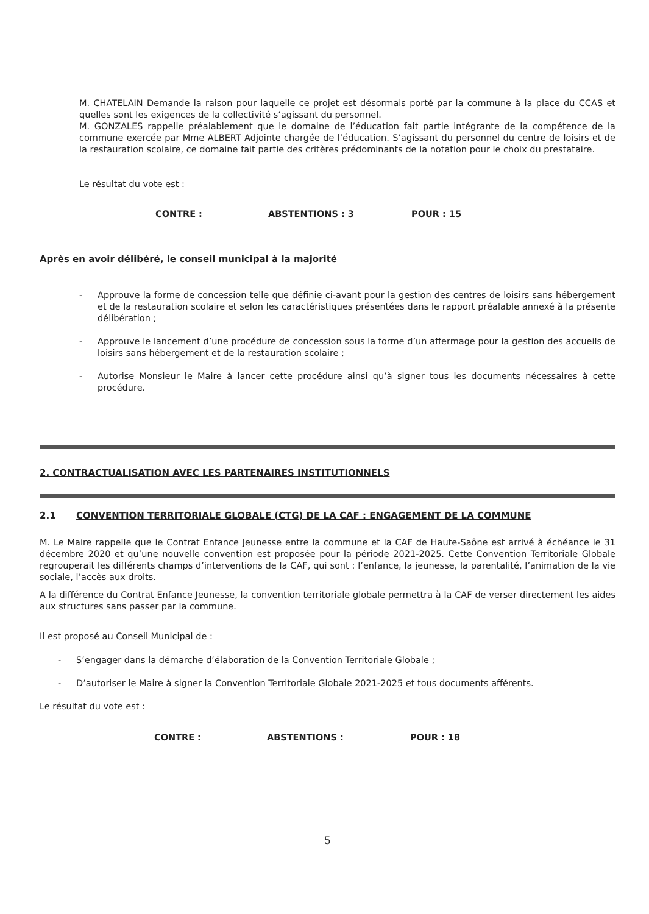M. CHATELAIN Demande la raison pour laquelle ce projet est désormais porté par la commune à la place du CCAS et quelles sont les exigences de la collectivité s’agissant du personnel.
M. GONZALES rappelle préalablement que le domaine de l’éducation fait partie intégrante de la compétence de la commune exercée par Mme ALBERT Adjointe chargée de l’éducation. S’agissant du personnel du centre de loisirs et de la restauration scolaire, ce domaine fait partie des critères prédominants de la notation pour le choix du prestataire.
Le résultat du vote est :
CONTRE : ABSTENTIONS : 3 POUR : 15
Après en avoir délibéré, le conseil municipal à la majorité
- Approuve la forme de concession telle que définie ci-avant pour la gestion des centres de loisirs sans hébergement et de la restauration scolaire et selon les caractéristiques présentées dans le rapport préalable annexé à la présente délibération ;
- Approuve le lancement d’une procédure de concession sous la forme d’un affermage pour la gestion des accueils de loisirs sans hébergement et de la restauration scolaire ;
- Autorise Monsieur le Maire à lancer cette procédure ainsi qu’à signer tous les documents nécessaires à cette procédure.
2. CONTRACTUALISATION AVEC LES PARTENAIRES INSTITUTIONNELS
2.1 CONVENTION TERRITORIALE GLOBALE (CTG) DE LA CAF : ENGAGEMENT DE LA COMMUNE
M. Le Maire rappelle que le Contrat Enfance Jeunesse entre la commune et la CAF de Haute-Saône est arrivé à échéance le 31 décembre 2020 et qu’une nouvelle convention est proposée pour la période 2021-2025. Cette Convention Territoriale Globale regrouperait les différents champs d’interventions de la CAF, qui sont : l’enfance, la jeunesse, la parentalité, l’animation de la vie sociale, l’accès aux droits.
A la différence du Contrat Enfance Jeunesse, la convention territoriale globale permettra à la CAF de verser directement les aides aux structures sans passer par la commune.
Il est proposé au Conseil Municipal de :
- S’engager dans la démarche d’élaboration de la Convention Territoriale Globale ;
- D’autoriser le Maire à signer la Convention Territoriale Globale 2021-2025 et tous documents afférents.
Le résultat du vote est :
CONTRE : ABSTENTIONS : POUR : 18
5